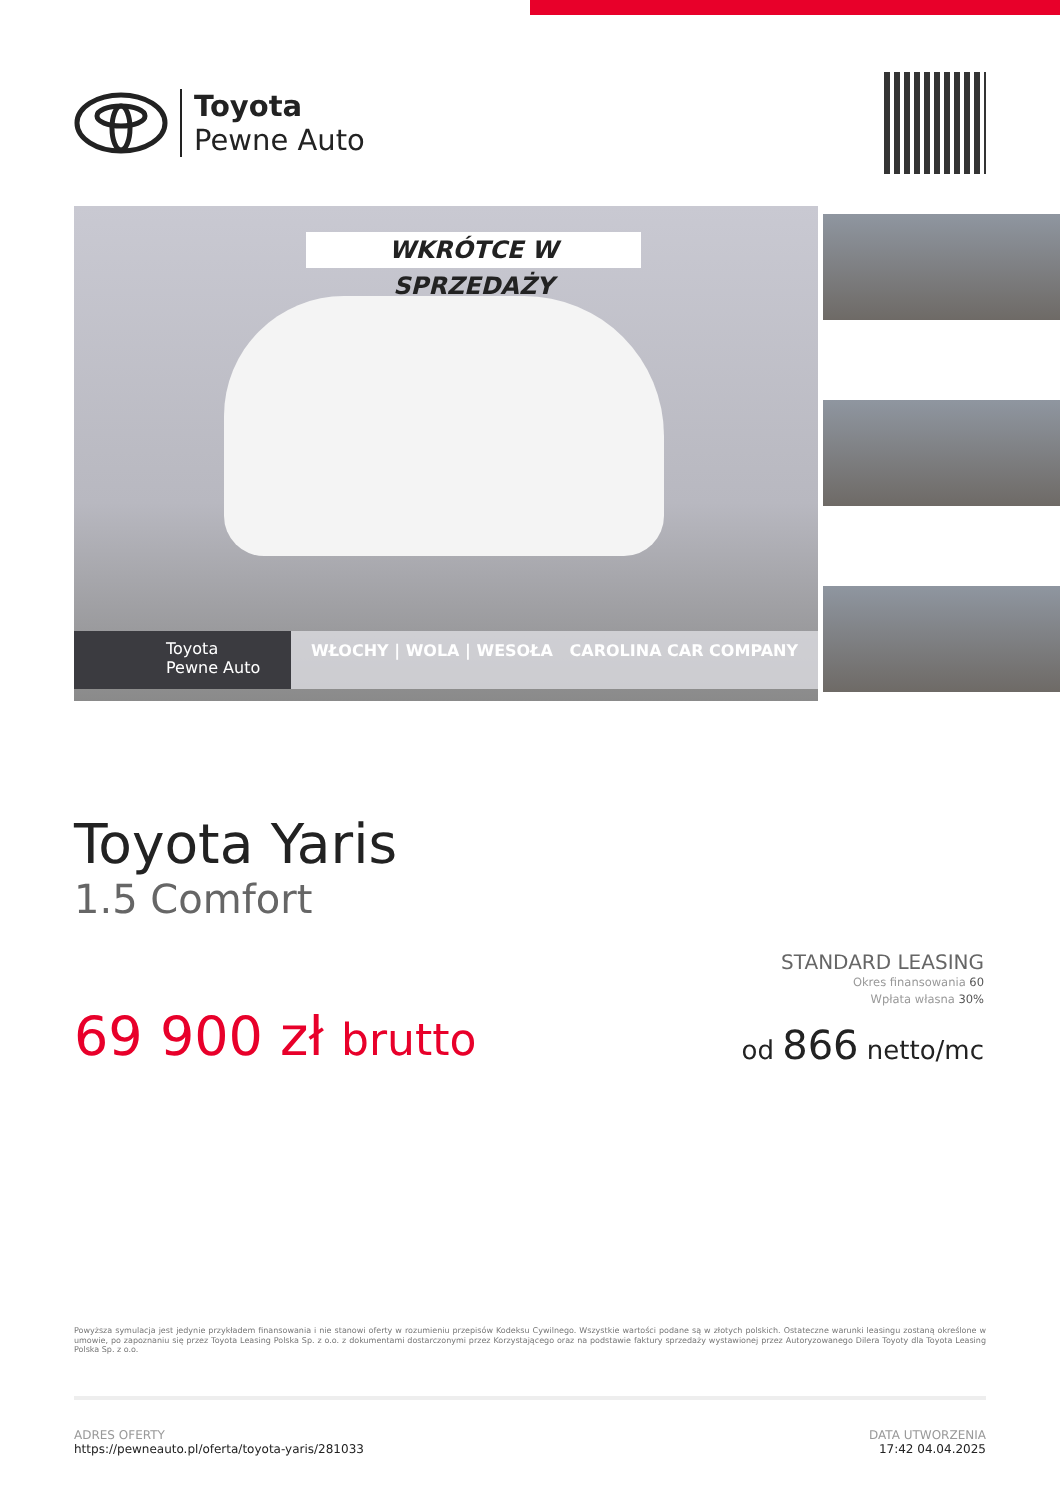Toyota
Pewne Auto
WKRÓTCE W SPRZEDAŻY
Toyota
Pewne Auto
WŁOCHY | WOLA | WESOŁA CAROLINA CAR COMPANY
Toyota Yaris
1.5 Comfort
STANDARD LEASING
Okres finansowania 60
Wpłata własna 30%
od 866 netto/mc
69 900 zł brutto
Powyższa symulacja jest jedynie przykładem finansowania i nie stanowi oferty w rozumieniu przepisów Kodeksu Cywilnego. Wszystkie wartości podane są w złotych polskich. Ostateczne warunki leasingu zostaną określone w umowie, po zapoznaniu się przez Toyota Leasing Polska Sp. z o.o. z dokumentami dostarczonymi przez Korzystającego oraz na podstawie faktury sprzedaży wystawionej przez Autoryzowanego Dilera Toyoty dla Toyota Leasing Polska Sp. z o.o.
ADRES OFERTY
https://pewneauto.pl/oferta/toyota-yaris/281033
DATA UTWORZENIA
17:42 04.04.2025